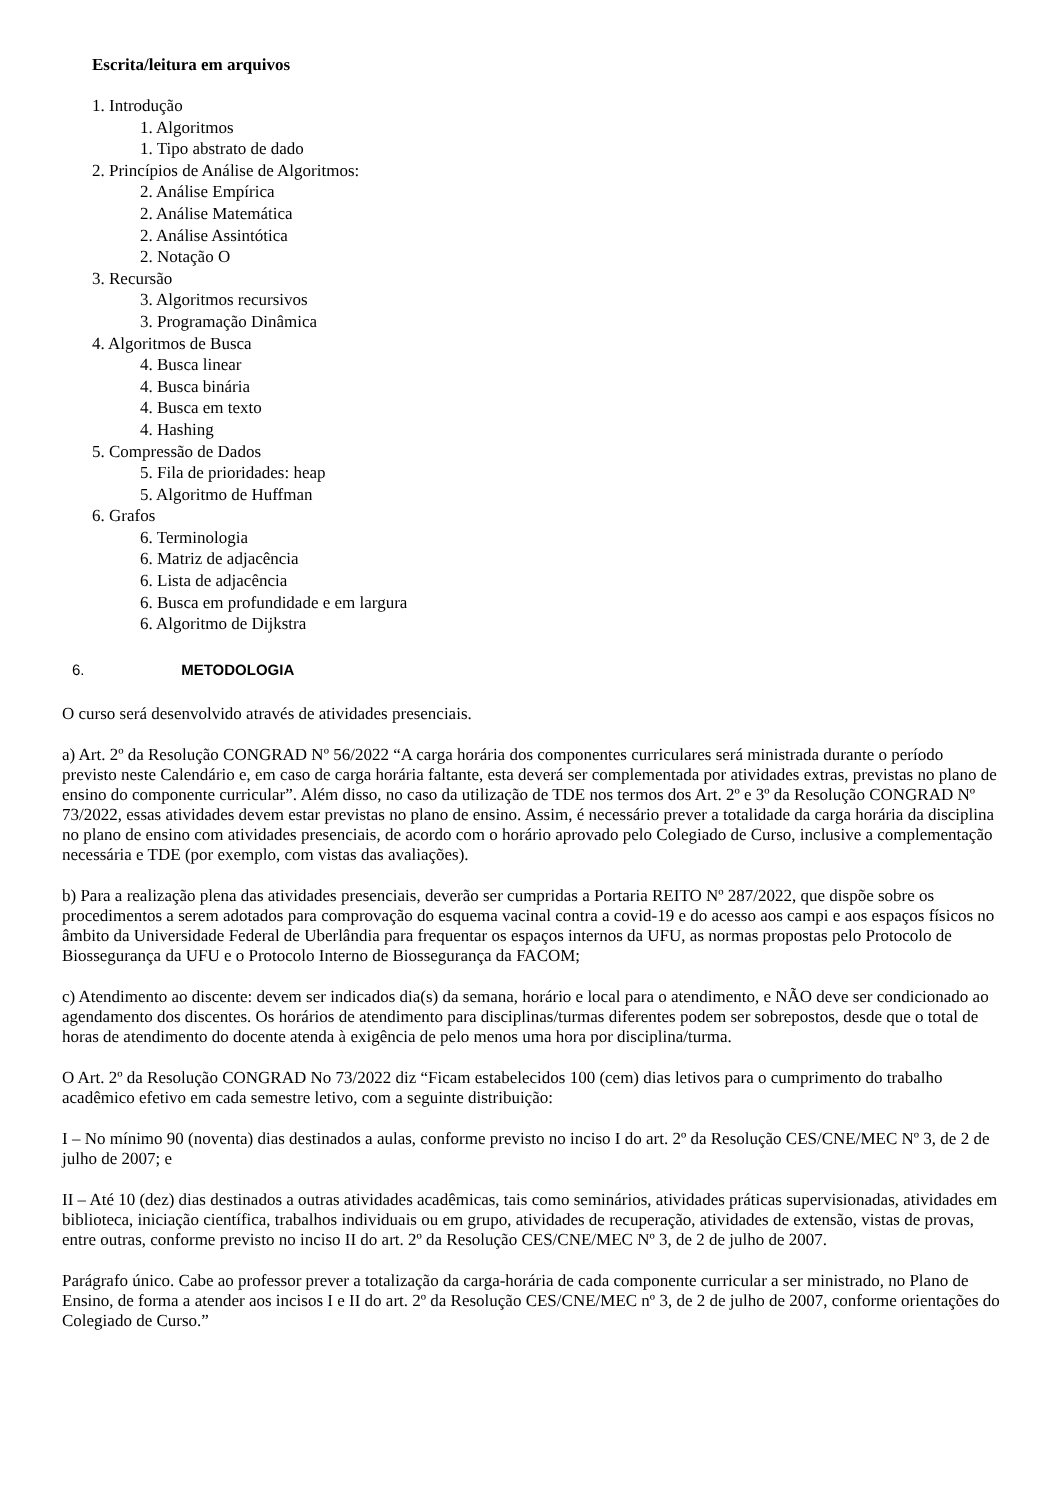Escrita/leitura em arquivos
1. Introdução
1. Algoritmos
1. Tipo abstrato de dado
2. Princípios de Análise de Algoritmos:
2. Análise Empírica
2. Análise Matemática
2. Análise Assintótica
2. Notação O
3. Recursão
3. Algoritmos recursivos
3. Programação Dinâmica
4. Algoritmos de Busca
4. Busca linear
4. Busca binária
4. Busca em texto
4. Hashing
5. Compressão de Dados
5. Fila de prioridades: heap
5. Algoritmo de Huffman
6. Grafos
6. Terminologia
6. Matriz de adjacência
6. Lista de adjacência
6. Busca em profundidade e em largura
6. Algoritmo de Dijkstra
6. METODOLOGIA
O curso será desenvolvido através de atividades presenciais.
a) Art. 2º da Resolução CONGRAD Nº 56/2022 “A carga horária dos componentes curriculares será ministrada durante o período previsto neste Calendário e, em caso de carga horária faltante, esta deverá ser complementada por atividades extras, previstas no plano de ensino do componente curricular”. Além disso, no caso da utilização de TDE nos termos dos Art. 2º e 3º da Resolução CONGRAD Nº 73/2022, essas atividades devem estar previstas no plano de ensino. Assim, é necessário prever a totalidade da carga horária da disciplina no plano de ensino com atividades presenciais, de acordo com o horário aprovado pelo Colegiado de Curso, inclusive a complementação necessária e TDE (por exemplo, com vistas das avaliações).
b) Para a realização plena das atividades presenciais, deverão ser cumpridas a Portaria REITO Nº 287/2022, que dispõe sobre os procedimentos a serem adotados para comprovação do esquema vacinal contra a covid-19 e do acesso aos campi e aos espaços físicos no âmbito da Universidade Federal de Uberlândia para frequentar os espaços internos da UFU, as normas propostas pelo Protocolo de Biossegurança da UFU e o Protocolo Interno de Biossegurança da FACOM;
c) Atendimento ao discente: devem ser indicados dia(s) da semana, horário e local para o atendimento, e NÃO deve ser condicionado ao agendamento dos discentes. Os horários de atendimento para disciplinas/turmas diferentes podem ser sobrepostos, desde que o total de horas de atendimento do docente atenda à exigência de pelo menos uma hora por disciplina/turma.
O Art. 2º da Resolução CONGRAD No 73/2022 diz “Ficam estabelecidos 100 (cem) dias letivos para o cumprimento do trabalho acadêmico efetivo em cada semestre letivo, com a seguinte distribuição:
I – No mínimo 90 (noventa) dias destinados a aulas, conforme previsto no inciso I do art. 2º da Resolução CES/CNE/MEC Nº 3, de 2 de julho de 2007; e
II – Até 10 (dez) dias destinados a outras atividades acadêmicas, tais como seminários, atividades práticas supervisionadas, atividades em biblioteca, iniciação científica, trabalhos individuais ou em grupo, atividades de recuperação, atividades de extensão, vistas de provas, entre outras, conforme previsto no inciso II do art. 2º da Resolução CES/CNE/MEC Nº 3, de 2 de julho de 2007.
Parágrafo único. Cabe ao professor prever a totalização da carga-horária de cada componente curricular a ser ministrado, no Plano de Ensino, de forma a atender aos incisos I e II do art. 2º da Resolução CES/CNE/MEC nº 3, de 2 de julho de 2007, conforme orientações do Colegiado de Curso.”